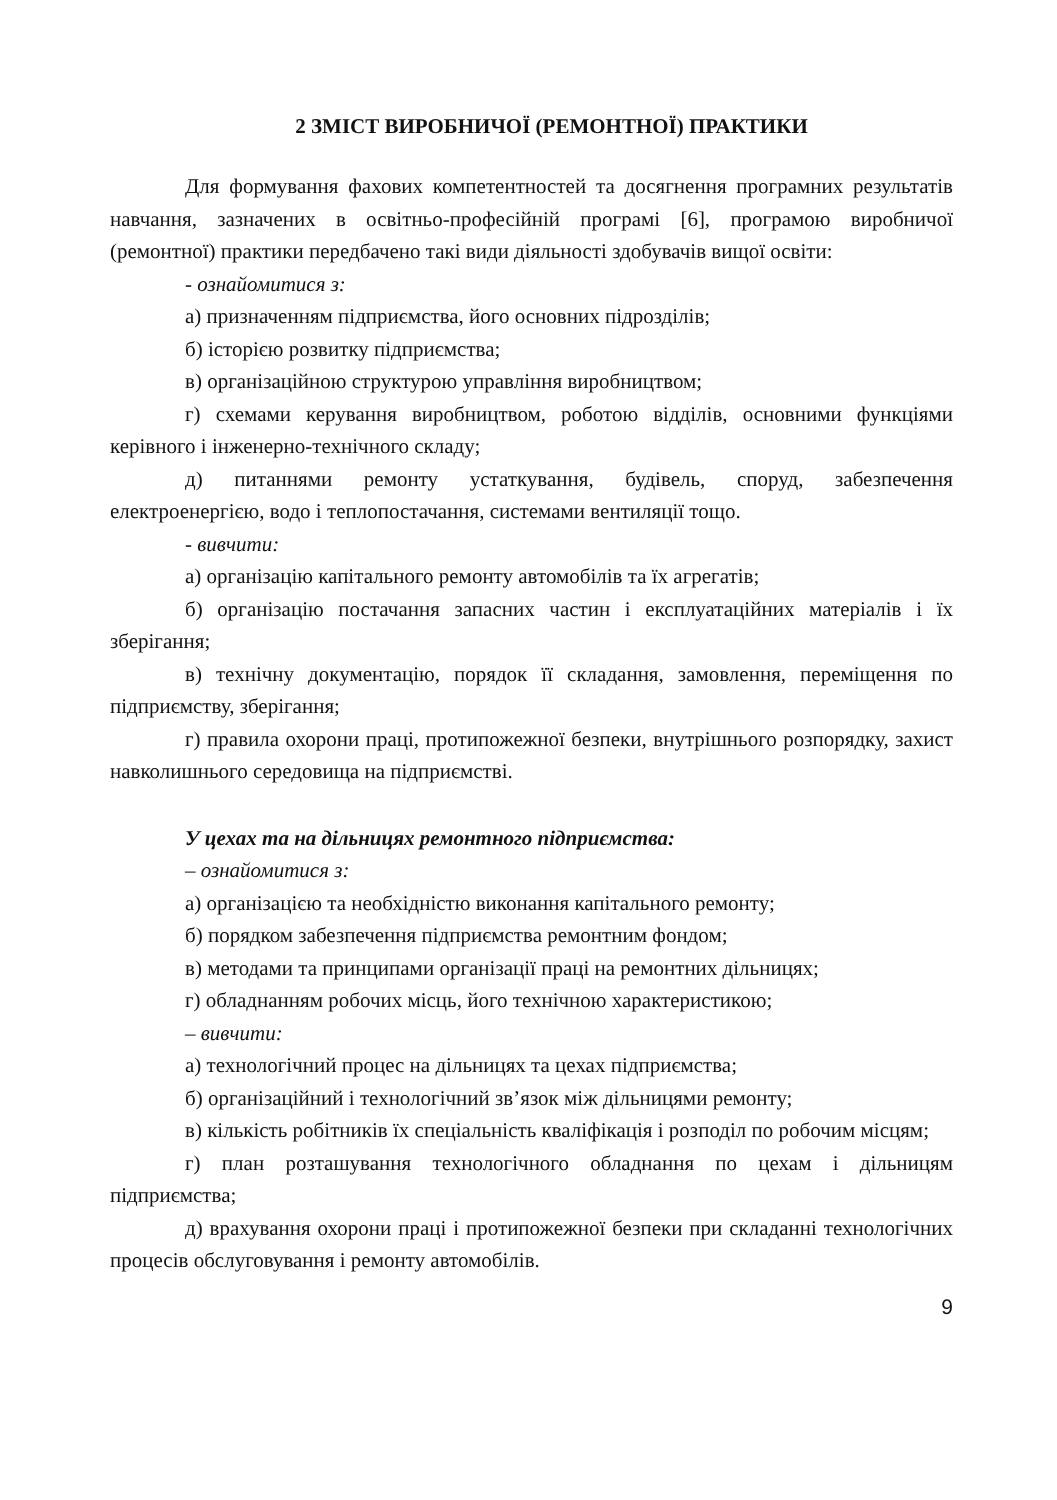2 ЗМІСТ ВИРОБНИЧОЇ (РЕМОНТНОЇ) ПРАКТИКИ
Для формування фахових компетентностей та досягнення програмних результатів навчання, зазначених в освітньо-професійній програмі [6], програмою виробничої (ремонтної) практики передбачено такі види діяльності здобувачів вищої освіти:
- ознайомитися з:
а) призначенням підприємства, його основних підрозділів;
б) історією розвитку підприємства;
в) організаційною структурою управління виробництвом;
г) схемами керування виробництвом, роботою відділів, основними функціями керівного і інженерно-технічного складу;
д) питаннями ремонту устаткування, будівель, споруд, забезпечення електроенергією, водо і теплопостачання, системами вентиляції тощо.
- вивчити:
а) організацію капітального ремонту автомобілів та їх агрегатів;
б) організацію постачання запасних частин і експлуатаційних матеріалів і їх зберігання;
в) технічну документацію, порядок її складання, замовлення, переміщення по підприємству, зберігання;
г) правила охорони праці, протипожежної безпеки, внутрішнього розпорядку, захист навколишнього середовища на підприємстві.
У цехах та на дільницях ремонтного підприємства:
– ознайомитися з:
а) організацією та необхідністю виконання капітального ремонту;
б) порядком забезпечення підприємства ремонтним фондом;
в) методами та принципами організації праці на ремонтних дільницях;
г) обладнанням робочих місць, його технічною характеристикою;
– вивчити:
а) технологічний процес на дільницях та цехах підприємства;
б) організаційний і технологічний зв’язок між дільницями ремонту;
в) кількість робітників їх спеціальність кваліфікація і розподіл по робочим місцям;
г) план розташування технологічного обладнання по цехам і дільницям підприємства;
д) врахування охорони праці і протипожежної безпеки при складанні технологічних процесів обслуговування і ремонту автомобілів.
9